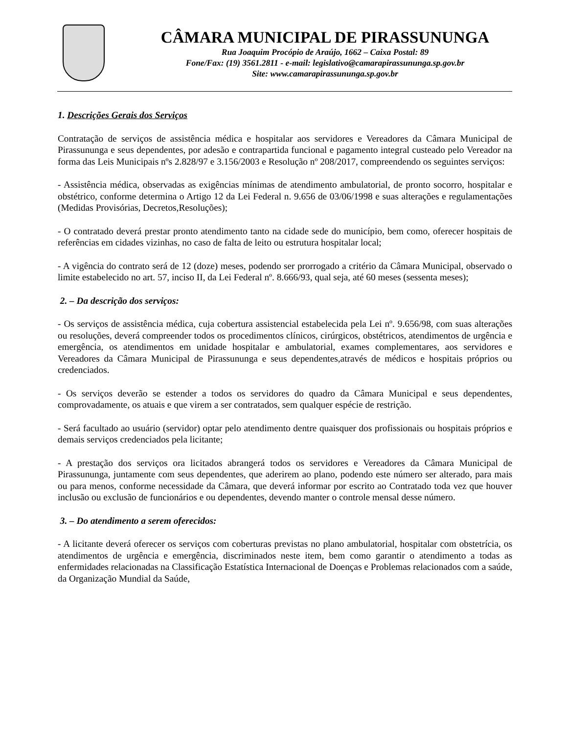CÂMARA MUNICIPAL DE PIRASSUNUNGA
Rua Joaquim Procópio de Araújo, 1662 – Caixa Postal: 89
Fone/Fax: (19) 3561.2811 - e-mail: legislativo@camarapirassununga.sp.gov.br
Site: www.camarapirassununga.sp.gov.br
1. Descrições Gerais dos Serviços
Contratação de serviços de assistência médica e hospitalar aos servidores e Vereadores da Câmara Municipal de Pirassununga e seus dependentes, por adesão e contrapartida funcional e pagamento integral custeado pelo Vereador na forma das Leis Municipais nºs 2.828/97 e 3.156/2003 e Resolução nº 208/2017, compreendendo os seguintes serviços:
- Assistência médica, observadas as exigências mínimas de atendimento ambulatorial, de pronto socorro, hospitalar e obstétrico, conforme determina o Artigo 12 da Lei Federal n. 9.656 de 03/06/1998 e suas alterações e regulamentações (Medidas Provisórias, Decretos,Resoluções);
- O contratado deverá prestar pronto atendimento tanto na cidade sede do município, bem como, oferecer hospitais de referências em cidades vizinhas, no caso de falta de leito ou estrutura hospitalar local;
- A vigência do contrato será de 12 (doze) meses, podendo ser prorrogado a critério da Câmara Municipal, observado o limite estabelecido no art. 57, inciso II, da Lei Federal nº. 8.666/93, qual seja, até 60 meses (sessenta meses);
2. – Da descrição dos serviços:
- Os serviços de assistência médica, cuja cobertura assistencial estabelecida pela Lei nº. 9.656/98, com suas alterações ou resoluções, deverá compreender todos os procedimentos clínicos, cirúrgicos, obstétricos, atendimentos de urgência e emergência, os atendimentos em unidade hospitalar e ambulatorial, exames complementares, aos servidores e Vereadores da Câmara Municipal de Pirassununga e seus dependentes,através de médicos e hospitais próprios ou credenciados.
- Os serviços deverão se estender a todos os servidores do quadro da Câmara Municipal e seus dependentes, comprovadamente, os atuais e que virem a ser contratados, sem qualquer espécie de restrição.
- Será facultado ao usuário (servidor) optar pelo atendimento dentre quaisquer dos profissionais ou hospitais próprios e demais serviços credenciados pela licitante;
- A prestação dos serviços ora licitados abrangerá todos os servidores e Vereadores da Câmara Municipal de Pirassununga, juntamente com seus dependentes, que aderirem ao plano, podendo este número ser alterado, para mais ou para menos, conforme necessidade da Câmara, que deverá informar por escrito ao Contratado toda vez que houver inclusão ou exclusão de funcionários e ou dependentes, devendo manter o controle mensal desse número.
3. – Do atendimento a serem oferecidos:
- A licitante deverá oferecer os serviços com coberturas previstas no plano ambulatorial, hospitalar com obstetrícia, os atendimentos de urgência e emergência, discriminados neste item, bem como garantir o atendimento a todas as enfermidades relacionadas na Classificação Estatística Internacional de Doenças e Problemas relacionados com a saúde, da Organização Mundial da Saúde,